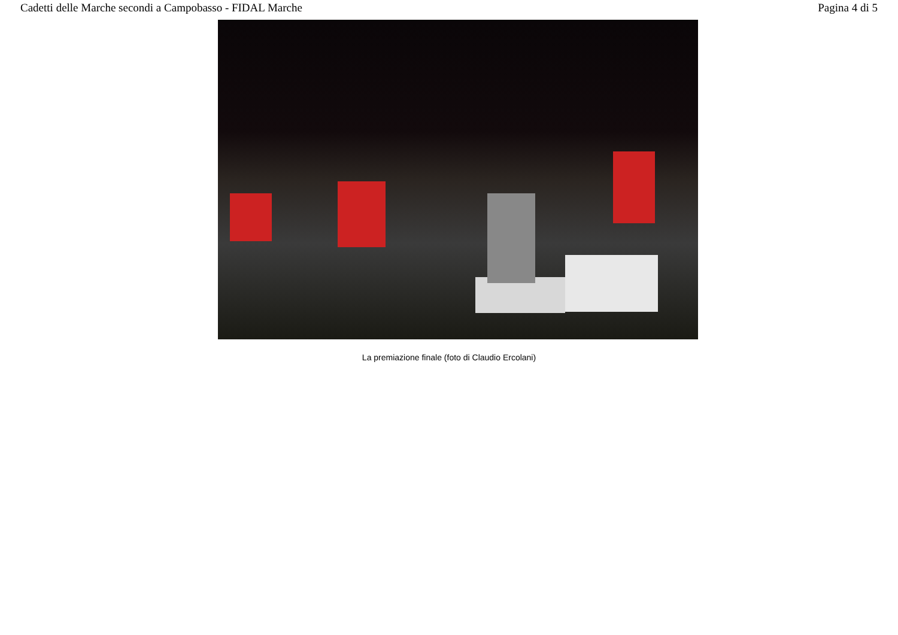Cadetti delle Marche secondi a Campobasso - FIDAL Marche Pagina 4 di 5
La premiazione finale (foto di Claudio Ercolani)